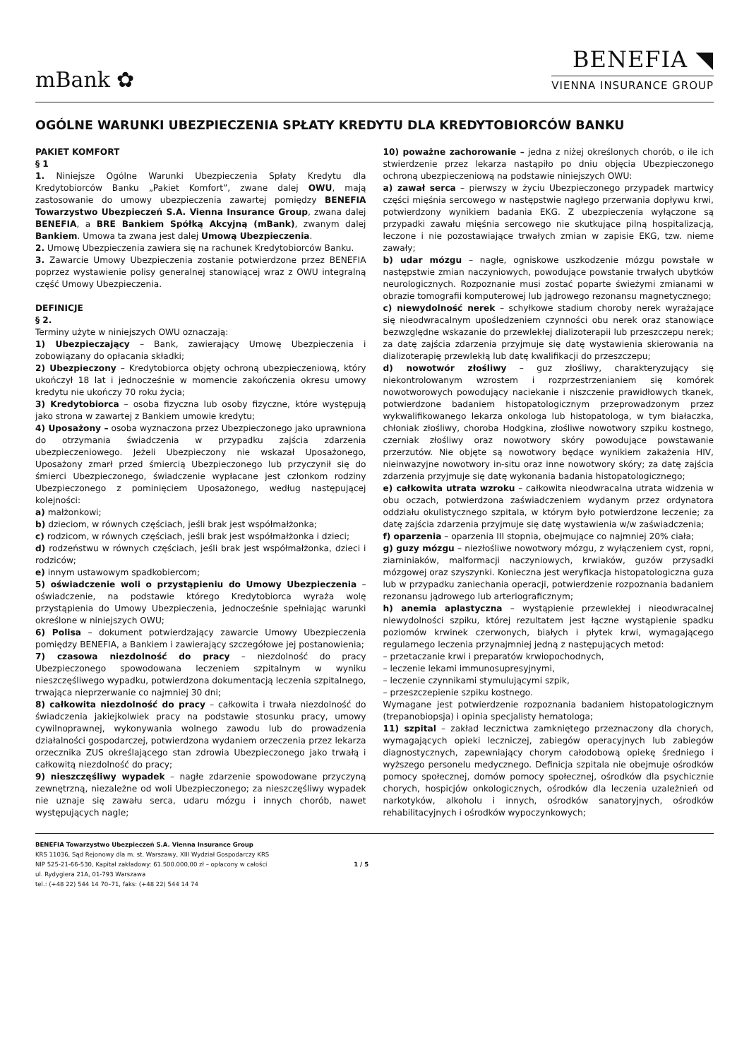mBank ✿
BENEFIA ◥
VIENNA INSURANCE GROUP
OGÓLNE WARUNKI UBEZPIECZENIA SPŁATY KREDYTU DLA KREDYTOBIORCÓW BANKU
PAKIET KOMFORT
§ 1
1. Niniejsze Ogólne Warunki Ubezpieczenia Spłaty Kredytu dla Kredytobiorców Banku „Pakiet Komfort”, zwane dalej OWU, mają zastosowanie do umowy ubezpieczenia zawartej pomiędzy BENEFIA Towarzystwo Ubezpieczeń S.A. Vienna Insurance Group, zwana dalej BENEFIA, a BRE Bankiem Spółką Akcyjną (mBank), zwanym dalej Bankiem. Umowa ta zwana jest dalej Umową Ubezpieczenia.
2. Umowę Ubezpieczenia zawiera się na rachunek Kredytobiorców Banku.
3. Zawarcie Umowy Ubezpieczenia zostanie potwierdzone przez BENEFIA poprzez wystawienie polisy generalnej stanowiącej wraz z OWU integralną część Umowy Ubezpieczenia.
DEFINICJE
§ 2.
Terminy użyte w niniejszych OWU oznaczają:
1) Ubezpieczający – Bank, zawierający Umowę Ubezpieczenia i zobowiązany do opłacania składki;
2) Ubezpieczony – Kredytobiorca objęty ochroną ubezpieczeniową, który ukończył 18 lat i jednocześnie w momencie zakończenia okresu umowy kredytu nie ukończy 70 roku życia;
3) Kredytobiorca – osoba fizyczna lub osoby fizyczne, które występują jako strona w zawartej z Bankiem umowie kredytu;
4) Uposażony – osoba wyznaczona przez Ubezpieczonego jako uprawniona do otrzymania świadczenia w przypadku zajścia zdarzenia ubezpieczeniowego. Jeżeli Ubezpieczony nie wskazał Uposażonego, Uposażony zmarł przed śmiercią Ubezpieczonego lub przyczynił się do śmierci Ubezpieczonego, świadczenie wypłacane jest członkom rodziny Ubezpieczonego z pominięciem Uposażonego, według następującej kolejności:
a) małżonkowi;
b) dzieciom, w równych częściach, jeśli brak jest współmałżonka;
c) rodzicom, w równych częściach, jeśli brak jest współmałżonka i dzieci;
d) rodzeństwu w równych częściach, jeśli brak jest współmałżonka, dzieci i rodziców;
e) innym ustawowym spadkobiercom;
5) oświadczenie woli o przystąpieniu do Umowy Ubezpieczenia – oświadczenie, na podstawie którego Kredytobiorca wyraża wolę przystąpienia do Umowy Ubezpieczenia, jednocześnie spełniając warunki określone w niniejszych OWU;
6) Polisa – dokument potwierdzający zawarcie Umowy Ubezpieczenia pomiędzy BENEFIA, a Bankiem i zawierający szczegółowe jej postanowienia;
7) czasowa niezdolność do pracy – niezdolność do pracy Ubezpieczonego spowodowana leczeniem szpitalnym w wyniku nieszczęśliwego wypadku, potwierdzona dokumentacją leczenia szpitalnego, trwająca nieprzerwanie co najmniej 30 dni;
8) całkowita niezdolność do pracy – całkowita i trwała niezdolność do świadczenia jakiejkolwiek pracy na podstawie stosunku pracy, umowy cywilnoprawnej, wykonywania wolnego zawodu lub do prowadzenia działalności gospodarczej, potwierdzona wydaniem orzeczenia przez lekarza orzecznika ZUS określającego stan zdrowia Ubezpieczonego jako trwałą i całkowitą niezdolność do pracy;
9) nieszczęśliwy wypadek – nagłe zdarzenie spowodowane przyczyną zewnętrzną, niezależne od woli Ubezpieczonego; za nieszczęśliwy wypadek nie uznaje się zawału serca, udaru mózgu i innych chorób, nawet występujących nagle;
10) poważne zachorowanie – jedna z niżej określonych chorób, o ile ich stwierdzenie przez lekarza nastąpiło po dniu objęcia Ubezpieczonego ochroną ubezpieczeniową na podstawie niniejszych OWU:
a) zawał serca – pierwszy w życiu Ubezpieczonego przypadek martwicy części mięśnia sercowego w następstwie nagłego przerwania dopływu krwi, potwierdzony wynikiem badania EKG. Z ubezpieczenia wyłączone są przypadki zawału mięśnia sercowego nie skutkujące pilną hospitalizacją, leczone i nie pozostawiające trwałych zmian w zapisie EKG, tzw. nieme zawały;
b) udar mózgu – nagłe, ogniskowe uszkodzenie mózgu powstałe w następstwie zmian naczyniowych, powodujące powstanie trwałych ubytków neurologicznych. Rozpoznanie musi zostać poparte świeżymi zmianami w obrazie tomografii komputerowej lub jądrowego rezonansu magnetycznego;
c) niewydolność nerek – schyłkowe stadium choroby nerek wyrażające się nieodwracalnym upośledzeniem czynności obu nerek oraz stanowiące bezwzględne wskazanie do przewlekłej dializoterapii lub przeszczepu nerek; za datę zajścia zdarzenia przyjmuje się datę wystawienia skierowania na dializoterapię przewlekłą lub datę kwalifikacji do przeszczepu;
d) nowotwór złośliwy – guz złośliwy, charakteryzujący się niekontrolowanym wzrostem i rozprzestrzenianiem się komórek nowotworowych powodujący naciekanie i niszczenie prawidłowych tkanek, potwierdzone badaniem histopatologicznym przeprowadzonym przez wykwalifikowanego lekarza onkologa lub histopatologa, w tym białaczka, chłoniak złośliwy, choroba Hodgkina, złośliwe nowotwory szpiku kostnego, czerniak złośliwy oraz nowotwory skóry powodujące powstawanie przerzutów. Nie objęte są nowotwory będące wynikiem zakażenia HIV, nieinwazyjne nowotwory in-situ oraz inne nowotwory skóry; za datę zajścia zdarzenia przyjmuje się datę wykonania badania histopatologicznego;
e) całkowita utrata wzroku – całkowita nieodwracalna utrata widzenia w obu oczach, potwierdzona zaświadczeniem wydanym przez ordynatora oddziału okulistycznego szpitala, w którym było potwierdzone leczenie; za datę zajścia zdarzenia przyjmuje się datę wystawienia w/w zaświadczenia;
f) oparzenia – oparzenia III stopnia, obejmujące co najmniej 20% ciała;
g) guzy mózgu – niezłośliwe nowotwory mózgu, z wyłączeniem cyst, ropni, ziarniniaków, malformacji naczyniowych, krwiaków, guzów przysadki mózgowej oraz szyszynki. Konieczna jest weryfikacja histopatologiczna guza lub w przypadku zaniechania operacji, potwierdzenie rozpoznania badaniem rezonansu jądrowego lub arteriograficznym;
h) anemia aplastyczna – wystąpienie przewlekłej i nieodwracalnej niewydolności szpiku, której rezultatem jest łączne wystąpienie spadku poziomów krwinek czerwonych, białych i płytek krwi, wymagającego regularnego leczenia przynajmniej jedną z następujących metod:
– przetaczanie krwi i preparatów krwiopochodnych,
– leczenie lekami immunosupresyjnymi,
– leczenie czynnikami stymulującymi szpik,
– przeszczepienie szpiku kostnego.
Wymagane jest potwierdzenie rozpoznania badaniem histopatologicznym (trepanobiopsja) i opinia specjalisty hematologa;
11) szpital – zakład lecznictwa zamkniętego przeznaczony dla chorych, wymagających opieki leczniczej, zabiegów operacyjnych lub zabiegów diagnostycznych, zapewniający chorym całodobową opiekę średniego i wyższego personelu medycznego. Definicja szpitala nie obejmuje ośrodków pomocy społecznej, domów pomocy społecznej, ośrodków dla psychicznie chorych, hospicjów onkologicznych, ośrodków dla leczenia uzależnień od narkotyków, alkoholu i innych, ośrodków sanatoryjnych, ośrodków rehabilitacyjnych i ośrodków wypoczynkowych;
BENEFIA Towarzystwo Ubezpieczeń S.A. Vienna Insurance Group
KRS 11036, Sąd Rejonowy dla m. st. Warszawy, XIII Wydział Gospodarczy KRS
NIP 525-21-66-530, Kapitał zakładowy: 61.500.000,00 zł – opłacony w całości
ul. Rydygiera 21A, 01-793 Warszawa
tel.: (+48 22) 544 14 70–71, faks: (+48 22) 544 14 74
1 / 5